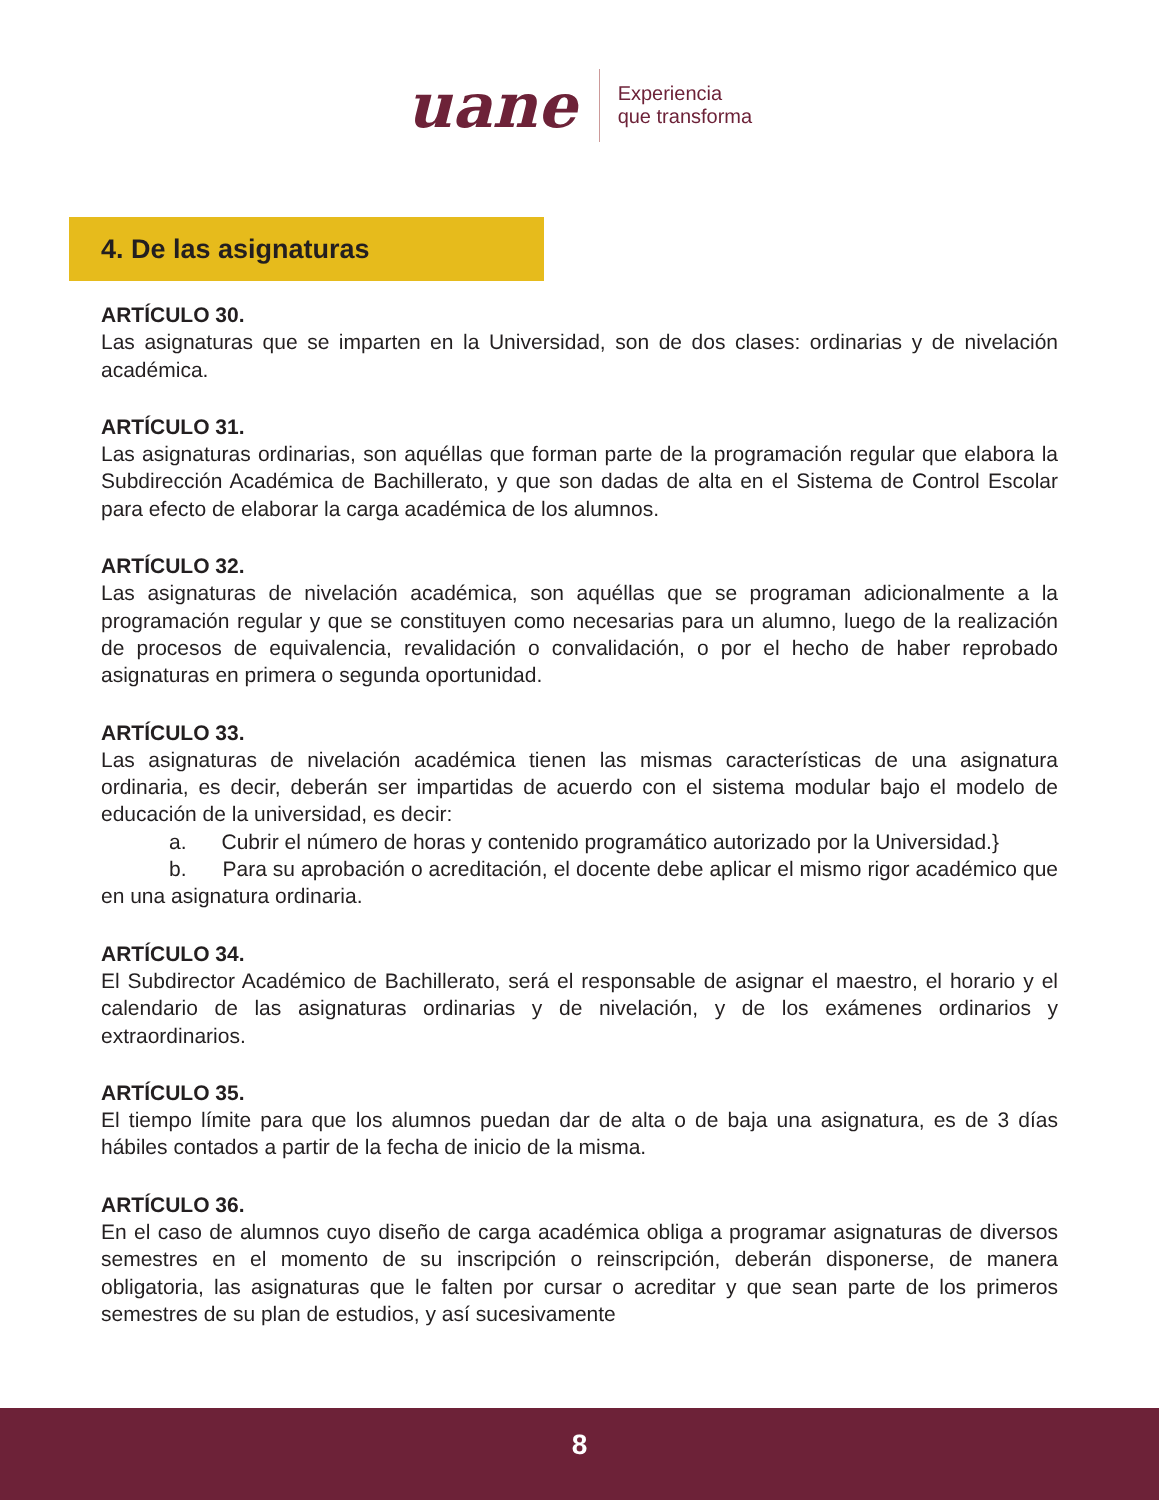uane
Experiencia
que transforma
4. De las asignaturas
ARTÍCULO 30.
Las asignaturas que se imparten en la Universidad, son de dos clases: ordinarias y de nivelación académica.
ARTÍCULO 31.
Las asignaturas ordinarias, son aquéllas que forman parte de la programación regular que elabora la Subdirección Académica de Bachillerato, y que son dadas de alta en el Sistema de Control Escolar para efecto de elaborar la carga académica de los alumnos.
ARTÍCULO 32.
Las asignaturas de nivelación académica, son aquéllas que se programan adicionalmente a la programación regular y que se constituyen como necesarias para un alumno, luego de la realización de procesos de equivalencia, revalidación o convalidación, o por el hecho de haber reprobado asignaturas en primera o segunda oportunidad.
ARTÍCULO 33.
Las asignaturas de nivelación académica tienen las mismas características de una asignatura ordinaria, es decir, deberán ser impartidas de acuerdo con el sistema modular bajo el modelo de educación de la universidad, es decir:
a. Cubrir el número de horas y contenido programático autorizado por la Universidad.}
b. Para su aprobación o acreditación, el docente debe aplicar el mismo rigor académico que en una asignatura ordinaria.
ARTÍCULO 34.
El Subdirector Académico de Bachillerato, será el responsable de asignar el maestro, el horario y el calendario de las asignaturas ordinarias y de nivelación, y de los exámenes ordinarios y extraordinarios.
ARTÍCULO 35.
El tiempo límite para que los alumnos puedan dar de alta o de baja una asignatura, es de 3 días hábiles contados a partir de la fecha de inicio de la misma.
ARTÍCULO 36.
En el caso de alumnos cuyo diseño de carga académica obliga a programar asignaturas de diversos semestres en el momento de su inscripción o reinscripción, deberán disponerse, de manera obligatoria, las asignaturas que le falten por cursar o acreditar y que sean parte de los primeros semestres de su plan de estudios, y así sucesivamente
8